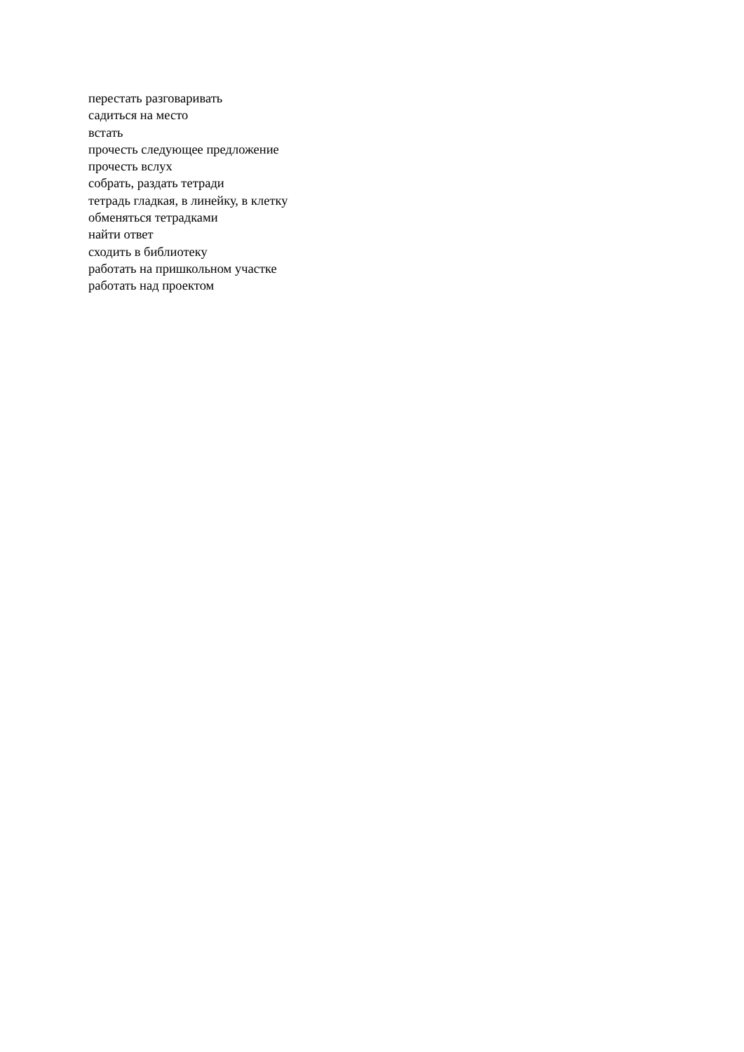перестать разговаривать
садиться на место
встать
прочесть следующее предложение
прочесть вслух
собрать, раздать тетради
тетрадь гладкая, в линейку, в клетку
обменяться тетрадками
найти ответ
сходить в библиотеку
работать на пришкольном участке
работать над проектом